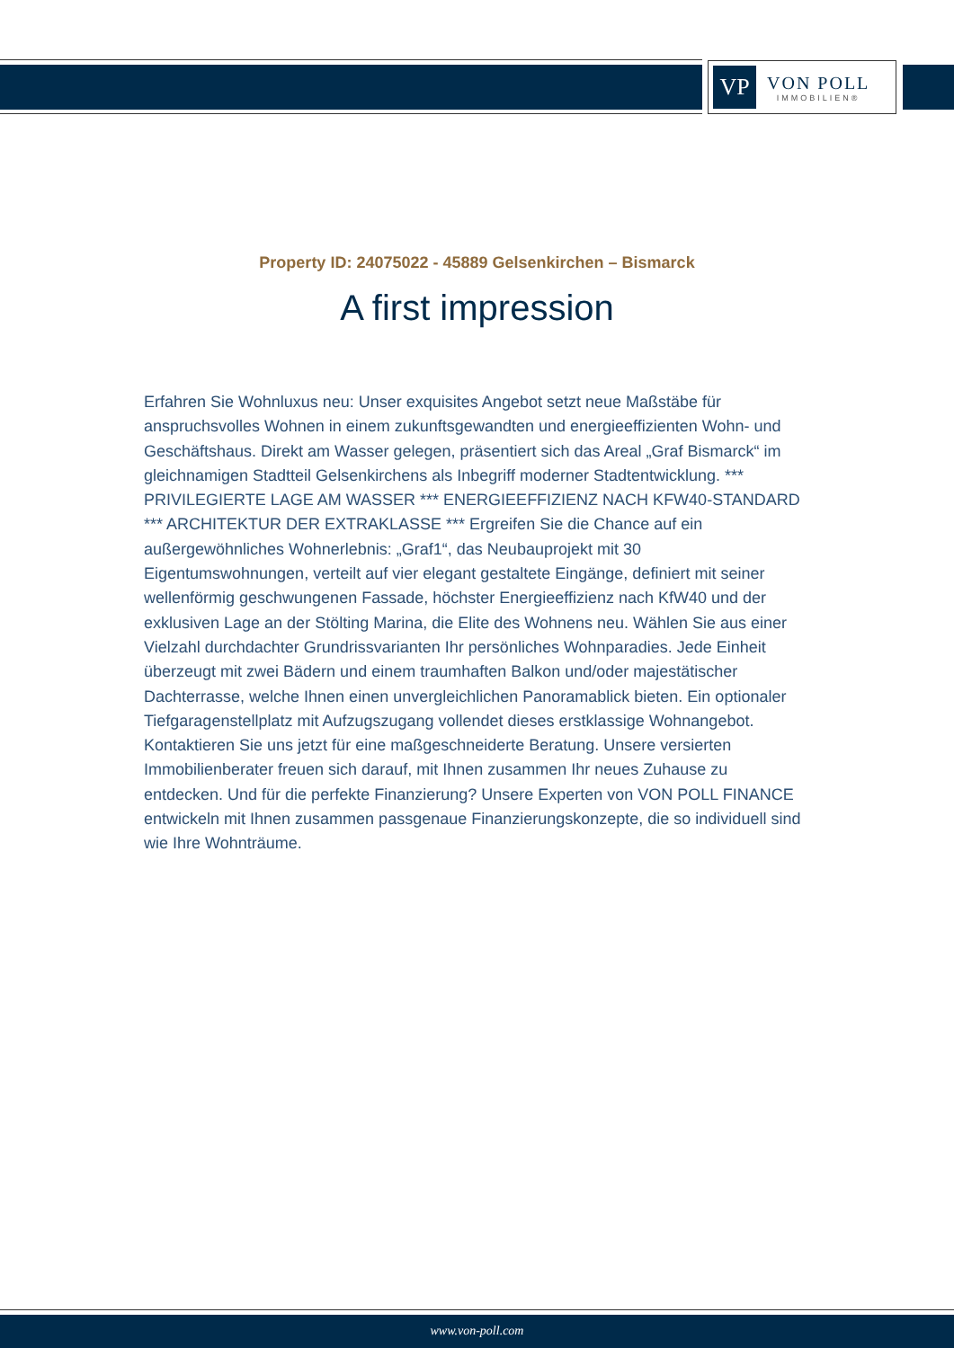VP
VON POLL
IMMOBILIEN®
Property ID: 24075022 - 45889 Gelsenkirchen – Bismarck
A first impression
Erfahren Sie Wohnluxus neu: Unser exquisites Angebot setzt neue Maßstäbe für anspruchsvolles Wohnen in einem zukunftsgewandten und energieeffizienten Wohn- und Geschäftshaus. Direkt am Wasser gelegen, präsentiert sich das Areal „Graf Bismarck“ im gleichnamigen Stadtteil Gelsenkirchens als Inbegriff moderner Stadtentwicklung. *** PRIVILEGIERTE LAGE AM WASSER *** ENERGIEEFFIZIENZ NACH KFW40-STANDARD *** ARCHITEKTUR DER EXTRAKLASSE *** Ergreifen Sie die Chance auf ein außergewöhnliches Wohnerlebnis: „Graf1“, das Neubauprojekt mit 30 Eigentumswohnungen, verteilt auf vier elegant gestaltete Eingänge, definiert mit seiner wellenförmig geschwungenen Fassade, höchster Energieeffizienz nach KfW40 und der exklusiven Lage an der Stölting Marina, die Elite des Wohnens neu. Wählen Sie aus einer Vielzahl durchdachter Grundrissvarianten Ihr persönliches Wohnparadies. Jede Einheit überzeugt mit zwei Bädern und einem traumhaften Balkon und/oder majestätischer Dachterrasse, welche Ihnen einen unvergleichlichen Panoramablick bieten. Ein optionaler Tiefgaragenstellplatz mit Aufzugszugang vollendet dieses erstklassige Wohnangebot. Kontaktieren Sie uns jetzt für eine maßgeschneiderte Beratung. Unsere versierten Immobilienberater freuen sich darauf, mit Ihnen zusammen Ihr neues Zuhause zu entdecken. Und für die perfekte Finanzierung? Unsere Experten von VON POLL FINANCE entwickeln mit Ihnen zusammen passgenaue Finanzierungskonzepte, die so individuell sind wie Ihre Wohnträume.
www.von-poll.com